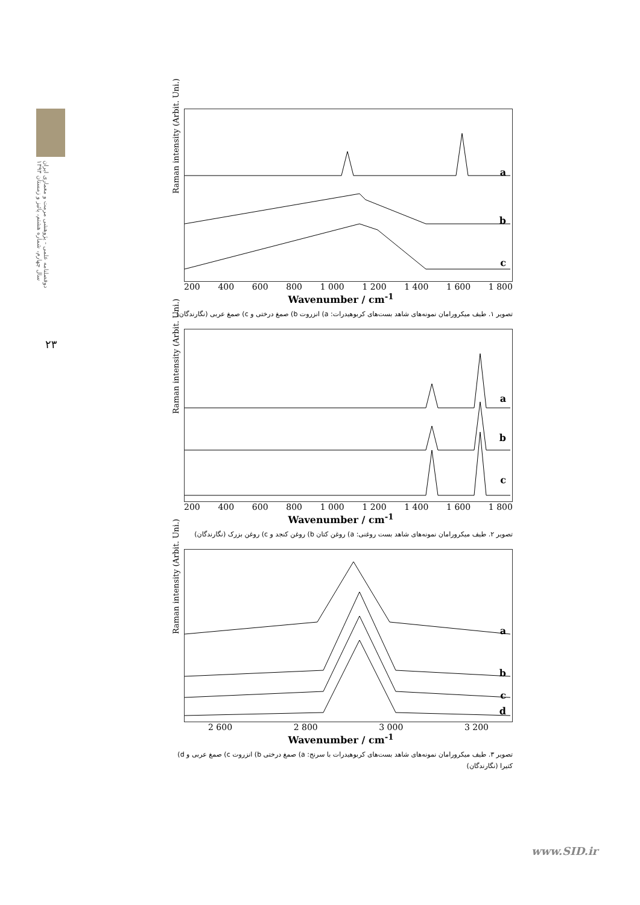دوفصلنامه علمی - پژوهشی مرمت و معماری ایران
سال چهارم، شماره هشتم، پائیز و زمستان ۱۳۹۳
۲۳
Raman intensity (Arbit. Uni.)
a
b
c
200 400 600 800 1 000 1 200 1 400 1 600 1 800
Wavenumber / cm<sup>-1</sup>
تصویر ۱. طیف میکرورامان نمونه‌های شاهد بست‌های کربوهیدرات: a) انزروت b) صمغ درختی و c) صمغ عربی (نگارندگان)
Raman intensity (Arbit. Uni.)
a
b
c
200 400 600 800 1 000 1 200 1 400 1 600 1 800
Wavenumber / cm<sup>-1</sup>
تصویر ۲. طیف میکرورامان نمونه‌های شاهد بست روغنی: a) روغن کتان b) روغن کنجد و c) روغن بزرک (نگارندگان)
Raman intensity (Arbit. Uni.)
a
b
c
d
2 600 2 800 3 000 3 200
Wavenumber / cm<sup>-1</sup>
تصویر ۳. طیف میکرورامان نمونه‌های شاهد بست‌های کربوهیدرات با سرنج: a) صمغ درختی b) انزروت c) صمغ عربی و d) کتیرا (نگارندگان)
www.SID.ir